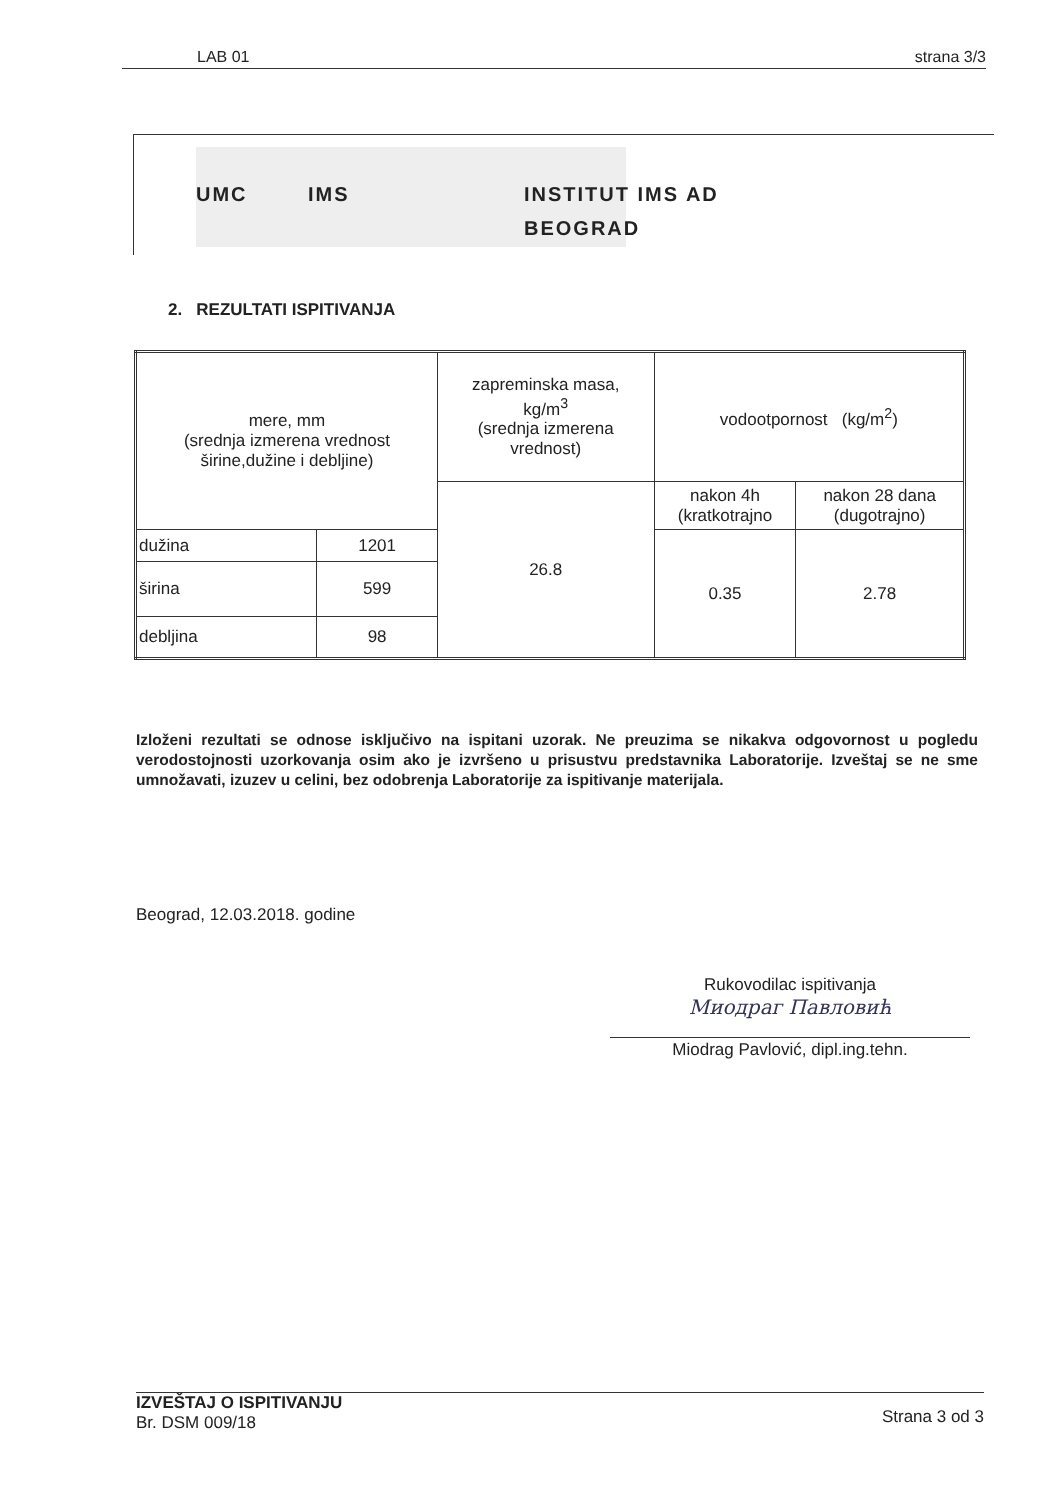LAB 01 strana 3/3
UMC IMS INSTITUT IMS AD
BEOGRAD
2. REZULTATI ISPITIVANJA
| mere, mm (srednja izmerena vrednost širine,dužine i debljine) | | zapreminska masa, kg/m<sup>3</sup> (srednja izmerena vrednost) | vodootpornost (kg/m<sup>2</sup>) | |
| | | 26.8 | nakon 4h (kratkotrajno | nakon 28 dana (dugotrajno) |
| dužina | 1201 | | 0.35 | 2.78 |
| širina | 599 | | | |
| debljina | 98 | | | |
Izloženi rezultati se odnose isključivo na ispitani uzorak. Ne preuzima se nikakva odgovornost u pogledu verodostojnosti uzorkovanja osim ako je izvršeno u prisustvu predstavnika Laboratorije. Izveštaj se ne sme umnožavati, izuzev u celini, bez odobrenja Laboratorije za ispitivanje materijala.
Beograd, 12.03.2018. godine
Rukovodilac ispitivanja
Миодраг Павловић
Miodrag Pavlović, dipl.ing.tehn.
IZVEŠTAJ O ISPITIVANJU
Br. DSM 009/18
Strana 3 od 3